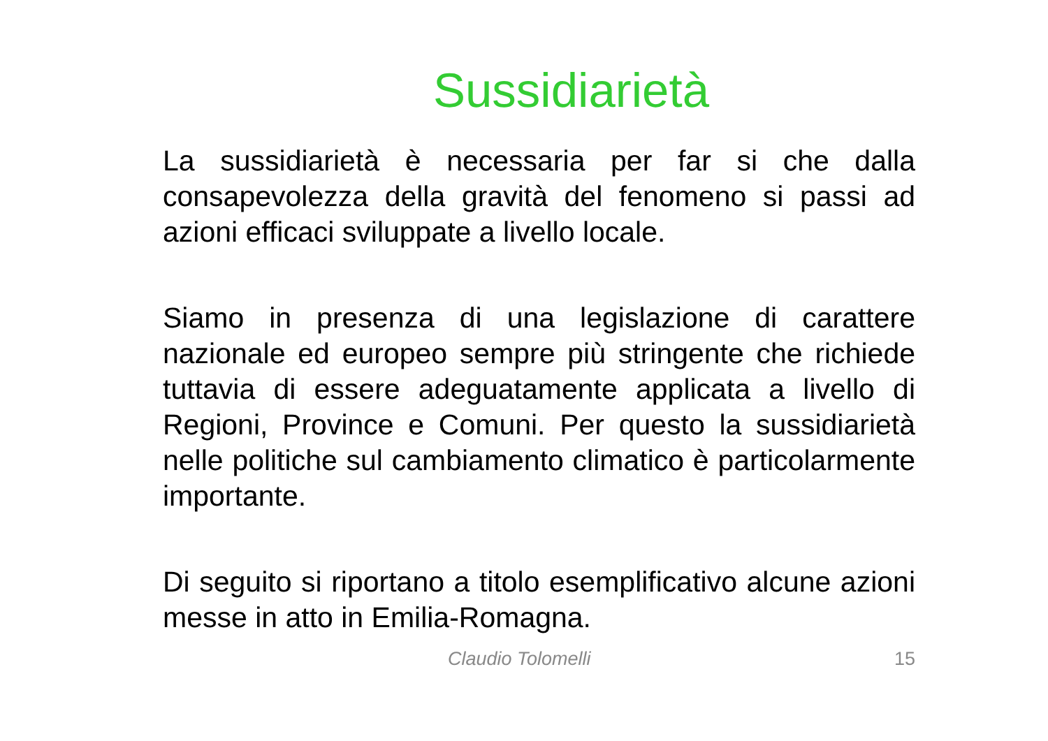Sussidiarietà
La sussidiarietà è necessaria per far si che dalla consapevolezza della gravità del fenomeno si passi ad azioni efficaci sviluppate a livello locale.
Siamo in presenza di una legislazione di carattere nazionale ed europeo sempre più stringente che richiede tuttavia di essere adeguatamente applicata a livello di Regioni, Province e Comuni. Per questo la sussidiarietà nelle politiche sul cambiamento climatico è particolarmente importante.
Di seguito si riportano a titolo esemplificativo alcune azioni messe in atto in Emilia-Romagna.
Claudio Tolomelli 15